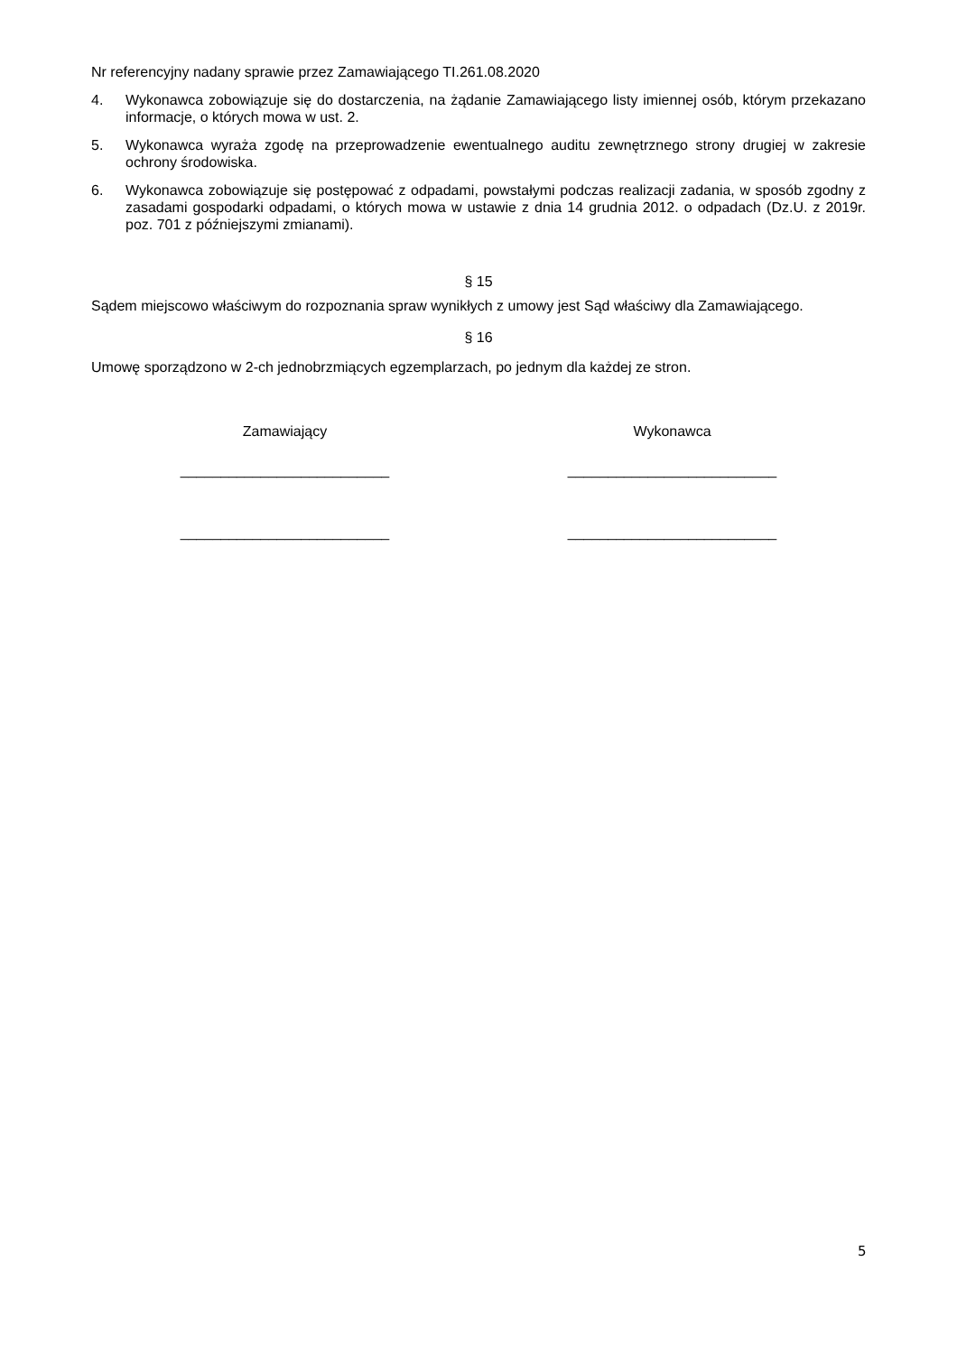Nr referencyjny nadany sprawie przez Zamawiającego TI.261.08.2020
4. Wykonawca zobowiązuje się do dostarczenia, na żądanie Zamawiającego listy imiennej osób, którym przekazano informacje, o których mowa w ust. 2.
5. Wykonawca wyraża zgodę na przeprowadzenie ewentualnego auditu zewnętrznego strony drugiej w zakresie ochrony środowiska.
6. Wykonawca zobowiązuje się postępować z odpadami, powstałymi podczas realizacji zadania, w sposób zgodny z zasadami gospodarki odpadami, o których mowa w ustawie z dnia 14 grudnia 2012. o odpadach (Dz.U. z 2019r. poz. 701 z późniejszymi zmianami).
§ 15
Sądem miejscowo właściwym do rozpoznania spraw wynikłych z umowy jest Sąd właściwy dla Zamawiającego.
§ 16
Umowę sporządzono w 2-ch jednobrzmiących egzemplarzach, po jednym dla każdej ze stron.
Zamawiający
__________________________
__________________________
Wykonawca
__________________________
__________________________
5